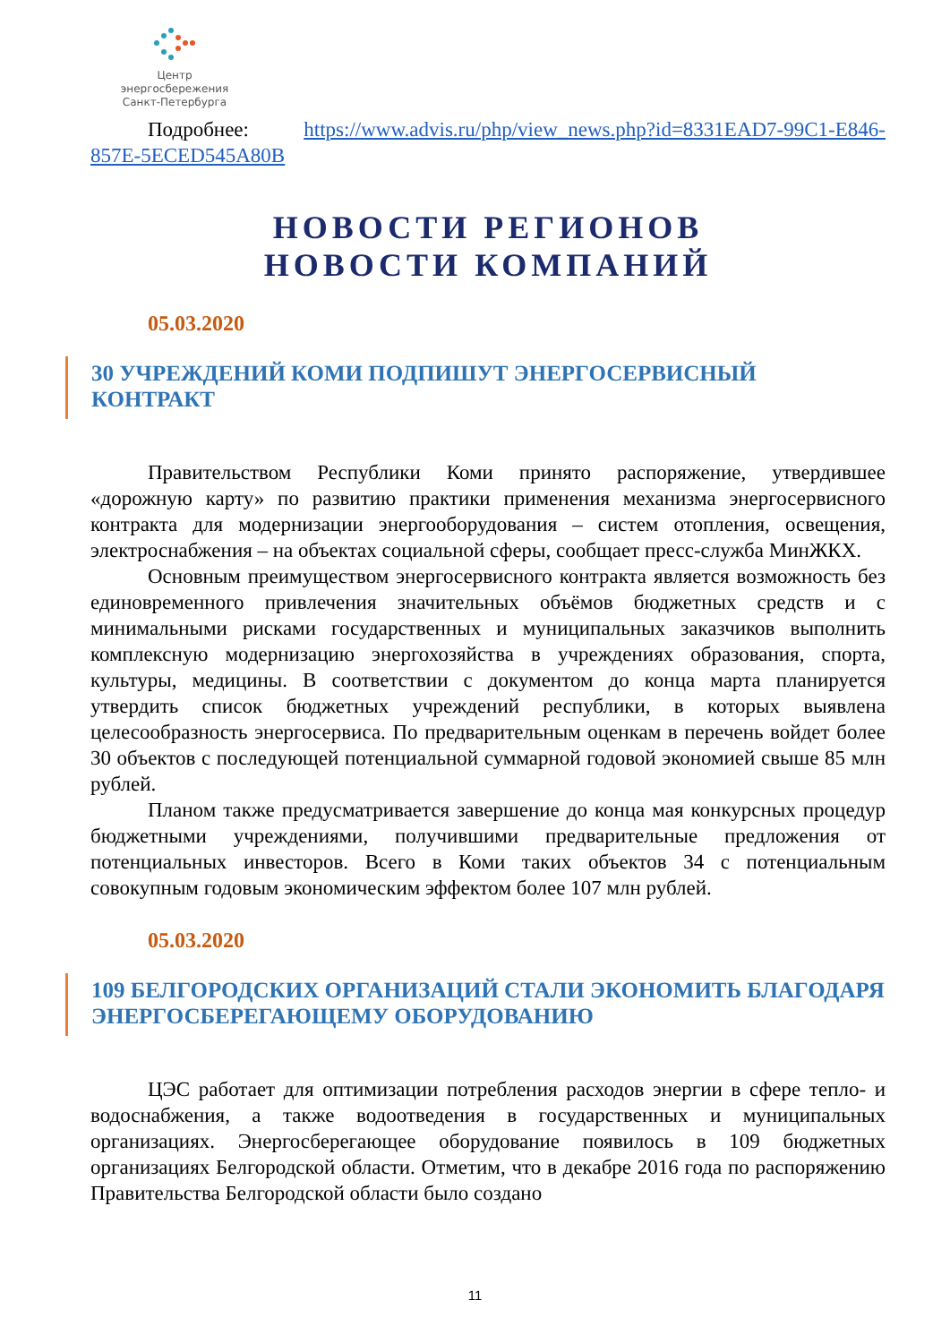Центр энергосбережения
Санкт-Петербурга
Подробнее: https://www.advis.ru/php/view_news.php?id=8331EAD7-99C1-E846-857E-5ECED545A80B
НОВОСТИ РЕГИОНОВ
НОВОСТИ КОМПАНИЙ
05.03.2020
30 УЧРЕЖДЕНИЙ КОМИ ПОДПИШУТ ЭНЕРГОСЕРВИСНЫЙ КОНТРАКТ
Правительством Республики Коми принято распоряжение, утвердившее «дорожную карту» по развитию практики применения механизма энергосервисного контракта для модернизации энергооборудования – систем отопления, освещения, электроснабжения – на объектах социальной сферы, сообщает пресс-служба МинЖКХ.
Основным преимуществом энергосервисного контракта является возможность без единовременного привлечения значительных объёмов бюджетных средств и с минимальными рисками государственных и муниципальных заказчиков выполнить комплексную модернизацию энергохозяйства в учреждениях образования, спорта, культуры, медицины. В соответствии с документом до конца марта планируется утвердить список бюджетных учреждений республики, в которых выявлена целесообразность энергосервиса. По предварительным оценкам в перечень войдет более 30 объектов с последующей потенциальной суммарной годовой экономией свыше 85 млн рублей.
Планом также предусматривается завершение до конца мая конкурсных процедур бюджетными учреждениями, получившими предварительные предложения от потенциальных инвесторов. Всего в Коми таких объектов 34 с потенциальным совокупным годовым экономическим эффектом более 107 млн рублей.
05.03.2020
109 БЕЛГОРОДСКИХ ОРГАНИЗАЦИЙ СТАЛИ ЭКОНОМИТЬ БЛАГОДАРЯ ЭНЕРГОСБЕРЕГАЮЩЕМУ ОБОРУДОВАНИЮ
ЦЭС работает для оптимизации потребления расходов энергии в сфере тепло- и водоснабжения, а также водоотведения в государственных и муниципальных организациях. Энергосберегающее оборудование появилось в 109 бюджетных организациях Белгородской области. Отметим, что в декабре 2016 года по распоряжению Правительства Белгородской области было создано
11